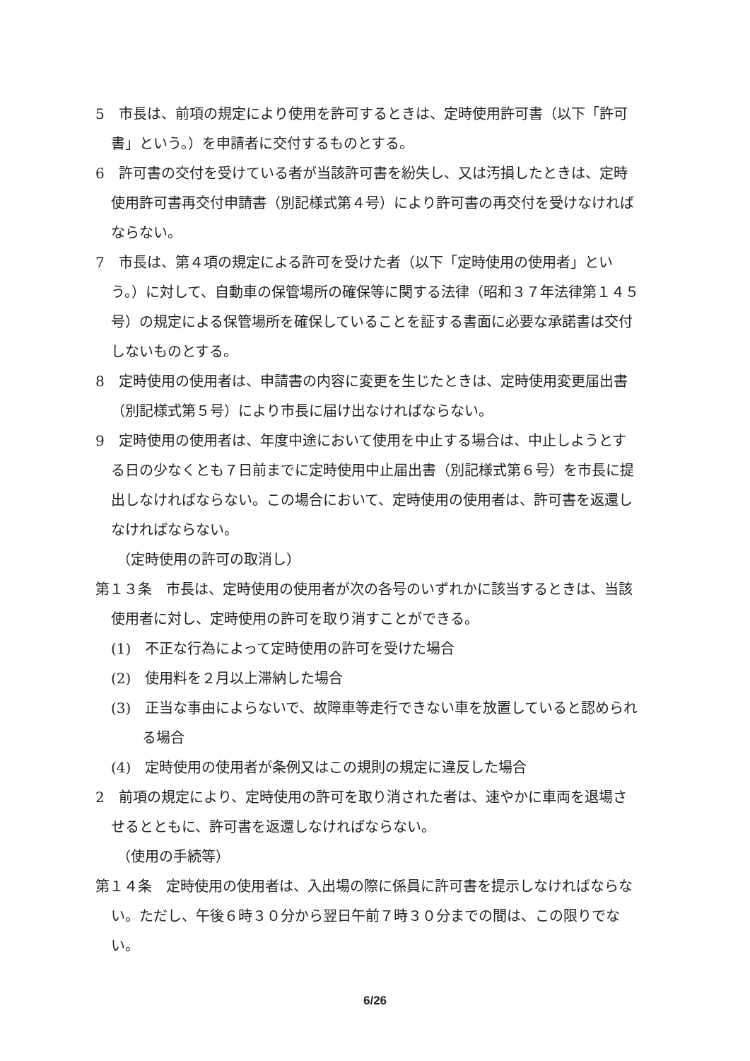5　市長は、前項の規定により使用を許可するときは、定時使用許可書（以下「許可書」という。）を申請者に交付するものとする。
6　許可書の交付を受けている者が当該許可書を紛失し、又は汚損したときは、定時使用許可書再交付申請書（別記様式第４号）により許可書の再交付を受けなければならない。
7　市長は、第４項の規定による許可を受けた者（以下「定時使用の使用者」という。）に対して、自動車の保管場所の確保等に関する法律（昭和３７年法律第１４５号）の規定による保管場所を確保していることを証する書面に必要な承諾書は交付しないものとする。
8　定時使用の使用者は、申請書の内容に変更を生じたときは、定時使用変更届出書（別記様式第５号）により市長に届け出なければならない。
9　定時使用の使用者は、年度中途において使用を中止する場合は、中止しようとする日の少なくとも７日前までに定時使用中止届出書（別記様式第６号）を市長に提出しなければならない。この場合において、定時使用の使用者は、許可書を返還しなければならない。
（定時使用の許可の取消し）
第１３条　市長は、定時使用の使用者が次の各号のいずれかに該当するときは、当該使用者に対し、定時使用の許可を取り消すことができる。
(1)　不正な行為によって定時使用の許可を受けた場合
(2)　使用料を２月以上滞納した場合
(3)　正当な事由によらないで、故障車等走行できない車を放置していると認められる場合
(4)　定時使用の使用者が条例又はこの規則の規定に違反した場合
2　前項の規定により、定時使用の許可を取り消された者は、速やかに車両を退場させるとともに、許可書を返還しなければならない。
（使用の手続等）
第１４条　定時使用の使用者は、入出場の際に係員に許可書を提示しなければならない。ただし、午後６時３０分から翌日午前７時３０分までの間は、この限りでない。
6/26